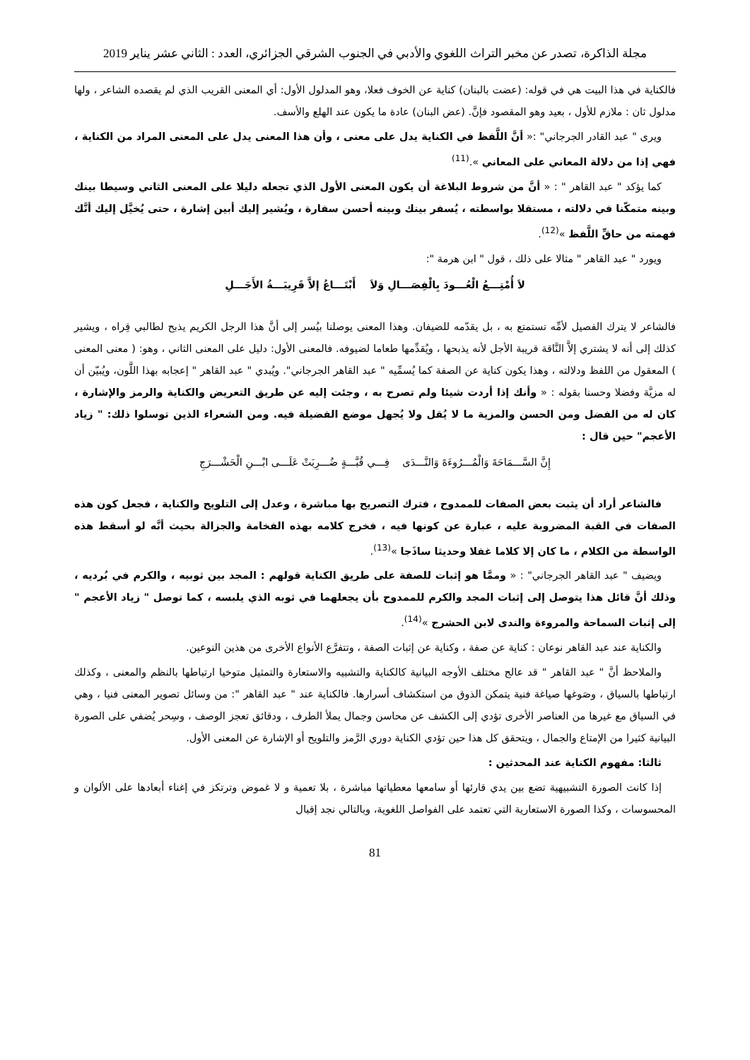مجلة الذاكرة، تصدر عن مخبر التراث اللغوي والأدبي في الجنوب الشرقي الجزائري، العدد : الثاني عشر يناير 2019
فالكناية في هذا البيت هي في قوله: (عضت بالبنان) كناية عن الخوف فعلا، وهو المدلول الأول: أي المعنى القريب الذي لم يقصده الشاعر ، ولها مدلول ثان : ملازم للأول ، بعيد وهو المقصود فإنَّ. (عض البنان) عادة ما يكون عند الهلع والأسف.
ويرى " عبد القادر الجرجاني" :« أنَّ اللَّفظ في الكناية يدل على معنى ، وأن هذا المعنى يدل على المعنى المراد من الكناية ، فهي إذا من دلالة المعاني على المعاني ».<sup>(11)</sup>
كما يؤكد " عبد القاهر " : « أنَّ من شروط البلاغة أن يكون المعنى الأول الذي تجعله دليلا على المعنى الثاني وسيطا بينك وبينه متمكّنا في دلالته ، مستقلا بواسطته ، يُسفر بينك وبينه أحسن سفارة ، ويُشير إليك أبين إشارة ، حتى يُخيَّل إليك أنَّك فهمته من حاقِّ اللَّفظ »<sup>(12)</sup>.
ويورد " عبد القاهر " مثالا على ذلك ، قول " ابن هرمة ":
لاَ أُمْتِـــعُ الْعُـــودَ بِالْفِصَـــالِ وَلاَ أَبْتَـــاعُ إلاَّ قَرِيبَـــةُ الأَجَـــلِ
فالشاعر لا يترك الفصيل لأمِّه تستمتع به ، بل يقدّمه للضيفان. وهذا المعنى يوصلنا بيُسر إلى أنَّ هذا الرجل الكريم يذبح لطالبي قِراه ، ويشير كذلك إلى أنه لا يشتري إلاَّ النَّاقة قريبة الأجل لأنه يذبحها ، ويُقدِّمها طعاما لضيوفه. فالمعنى الأول: دليل على المعنى الثاني ، وهو: ( معنى المعنى ) المعقول من اللفظ ودلالته ، وهذا يكون كناية عن الصفة كما يُسمِّيه " عبد القاهر الجرجاني". ويُبدي " عبد القاهر " إعجابه بهذا اللَّون، ويُبيّن أن له مزيَّة وفضلا وحسنا بقوله : « وأنك إذا أردت شيئا ولم تصرح به ، وجئت إليه عن طريق التعريض والكناية والرمز والإشارة ، كان له من الفضل ومن الحسن والمزية ما لا يُقل ولا يُجهل موضع الفضيلة فيه. ومن الشعراء الذين توسلوا ذلك: " زياد الأعجم" حين قال :
إِنَّ السَّـــمَاحَةَ وَالْمُـــرُوءَةَ وَالنَّـــدَى فِـــي قُبَّـــةٍ ضُـــرِبَتْ عَلَـــى ابْـــنِ الْحَشْـــرَجِ
فالشاعر أراد أن يثبت بعض الصفات للممدوح ، فترك التصريح بها مباشرة ، وعدل إلى التلويح والكناية ، فجعل كون هذه الصفات في القبة المضروبة عليه ، عبارة عن كونها فيه ، فخرج كلامه بهذه الفخامة والجزالة بحيث أنَّه لو أسقط هذه الواسطة من الكلام ، ما كان إلا كلاما غفلا وحديثا ساذَجا »<sup>(13)</sup>.
ويضيف " عبد القاهر الجرجاني" : « وممَّا هو إثبات للصفة على طريق الكناية قولهم : المجد بين ثوبيه ، والكرم في بُرديه ، وذلك أنَّ قائل هذا يتوصل إلى إثبات المجد والكرم للممدوح بأن يجعلهما في ثوبه الذي يلبسه ، كما توصل " زياد الأعجم " إلى إثبات السماحة والمروءة والندى لابن الحشرج »<sup>(14)</sup>.
والكناية عند عبد القاهر نوعان : كناية عن صفة ، وكناية عن إثبات الصفة ، وتتفرَّع الأنواع الأخرى من هذين النوعين.
والملاحظ أنَّ " عبد القاهر " قد عالج مختلف الأوجه البيانية كالكناية والتشبيه والاستعارة والتمثيل متوخيا ارتباطها بالنظم والمعنى ، وكذلك ارتباطها بالسياق ، وصَوغها صياغة فنية يتمكن الذوق من استكشاف أسرارها. فالكناية عند " عبد القاهر ": من وسائل تصوير المعنى فنيا ، وهي في السياق مع غيرها من العناصر الأخرى تؤدي إلى الكشف عن محاسن وجمال يملأ الطرف ، ودقائق تعجز الوصف ، وسِحر يُضفي على الصورة البيانية كثيرا من الإمتاع والجمال ، ويتحقق كل هذا حين تؤدي الكناية دوري الرَّمز والتلويح أو الإشارة عن المعنى الأول.
ثالثا: مفهوم الكناية عند المحدثين :
إذا كانت الصورة التشبيهية تضع بين يدي قارئها أو سامعها معطياتها مباشرة ، بلا تعمية و لا غموض وترتكز في إغناء أبعادها على الألوان و المحسوسات ، وكذا الصورة الاستعارية التي تعتمد على الفواصل اللغوية، وبالتالي نجد إقبال
81